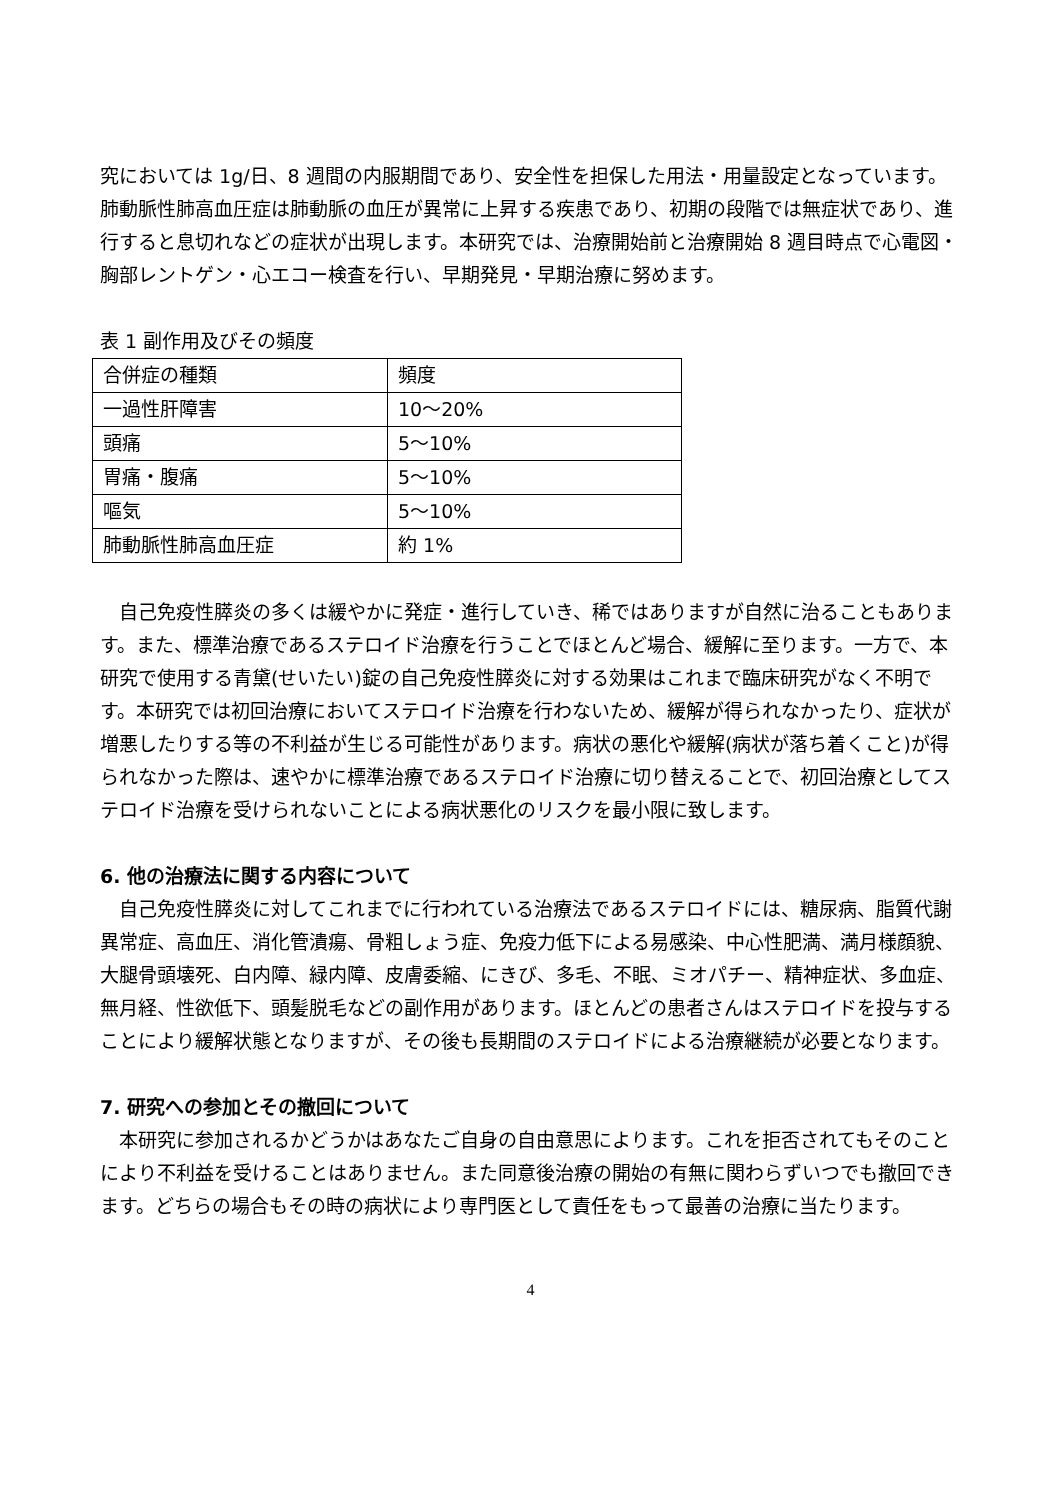究においては 1g/日、8 週間の内服期間であり、安全性を担保した用法・用量設定となっています。肺動脈性肺高血圧症は肺動脈の血圧が異常に上昇する疾患であり、初期の段階では無症状であり、進行すると息切れなどの症状が出現します。本研究では、治療開始前と治療開始 8 週目時点で心電図・胸部レントゲン・心エコー検査を行い、早期発見・早期治療に努めます。
表 1 副作用及びその頻度
| 合併症の種類 | 頻度 |
| 一過性肝障害 | 10～20% |
| 頭痛 | 5～10% |
| 胃痛・腹痛 | 5～10% |
| 嘔気 | 5～10% |
| 肺動脈性肺高血圧症 | 約 1% |
　自己免疫性膵炎の多くは緩やかに発症・進行していき、稀ではありますが自然に治ることもあります。また、標準治療であるステロイド治療を行うことでほとんど場合、緩解に至ります。一方で、本研究で使用する青黛(せいたい)錠の自己免疫性膵炎に対する効果はこれまで臨床研究がなく不明です。本研究では初回治療においてステロイド治療を行わないため、緩解が得られなかったり、症状が増悪したりする等の不利益が生じる可能性があります。病状の悪化や緩解(病状が落ち着くこと)が得られなかった際は、速やかに標準治療であるステロイド治療に切り替えることで、初回治療としてステロイド治療を受けられないことによる病状悪化のリスクを最小限に致します。
6. 他の治療法に関する内容について
　自己免疫性膵炎に対してこれまでに行われている治療法であるステロイドには、糖尿病、脂質代謝異常症、高血圧、消化管潰瘍、骨粗しょう症、免疫力低下による易感染、中心性肥満、満月様顔貌、大腿骨頭壊死、白内障、緑内障、皮膚委縮、にきび、多毛、不眠、ミオパチー、精神症状、多血症、無月経、性欲低下、頭髪脱毛などの副作用があります。ほとんどの患者さんはステロイドを投与することにより緩解状態となりますが、その後も長期間のステロイドによる治療継続が必要となります。
7. 研究への参加とその撤回について
　本研究に参加されるかどうかはあなたご自身の自由意思によります。これを拒否されてもそのことにより不利益を受けることはありません。また同意後治療の開始の有無に関わらずいつでも撤回できます。どちらの場合もその時の病状により専門医として責任をもって最善の治療に当たります。
4